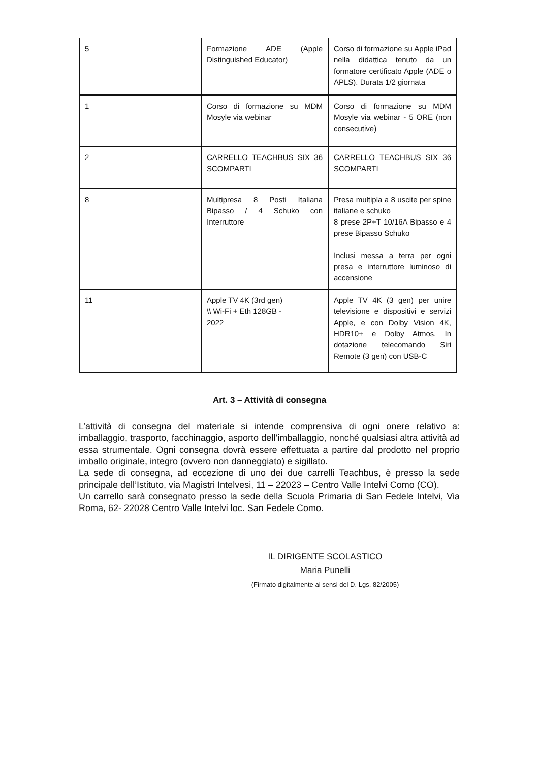| 5 | Formazione ADE (Apple Distinguished Educator) | Corso di formazione su Apple iPad nella didattica tenuto da un formatore certificato Apple (ADE o APLS). Durata 1/2 giornata |
| 1 | Corso di formazione su MDM Mosyle via webinar | Corso di formazione su MDM Mosyle via webinar - 5 ORE (non consecutive) |
| 2 | CARRELLO TEACHBUS SIX 36 SCOMPARTI | CARRELLO TEACHBUS SIX 36 SCOMPARTI |
| 8 | Multipresa 8 Posti Italiana Bipasso / 4 Schuko con Interruttore | Presa multipla a 8 uscite per spine italiane e schuko 8 prese 2P+T 10/16A Bipasso e 4 prese Bipasso Schuko Inclusi messa a terra per ogni presa e interruttore luminoso di accensione |
| 11 | Apple TV 4K (3rd gen) \\ Wi-Fi + Eth 128GB - 2022 | Apple TV 4K (3 gen) per unire televisione e dispositivi e servizi Apple, e con Dolby Vision 4K, HDR10+ e Dolby Atmos. In dotazione telecomando Siri Remote (3 gen) con USB-C |
Art. 3 – Attività di consegna
L’attività di consegna del materiale si intende comprensiva di ogni onere relativo a: imballaggio, trasporto, facchinaggio, asporto dell’imballaggio, nonché qualsiasi altra attività ad essa strumentale. Ogni consegna dovrà essere effettuata a partire dal prodotto nel proprio imballo originale, integro (ovvero non danneggiato) e sigillato.
La sede di consegna, ad eccezione di uno dei due carrelli Teachbus, è presso la sede principale dell’Istituto, via Magistri Intelvesi, 11 – 22023 – Centro Valle Intelvi Como (CO).
Un carrello sarà consegnato presso la sede della Scuola Primaria di San Fedele Intelvi, Via Roma, 62- 22028 Centro Valle Intelvi loc. San Fedele Como.
IL DIRIGENTE SCOLASTICO
Maria Punelli
(Firmato digitalmente ai sensi del D. Lgs. 82/2005)